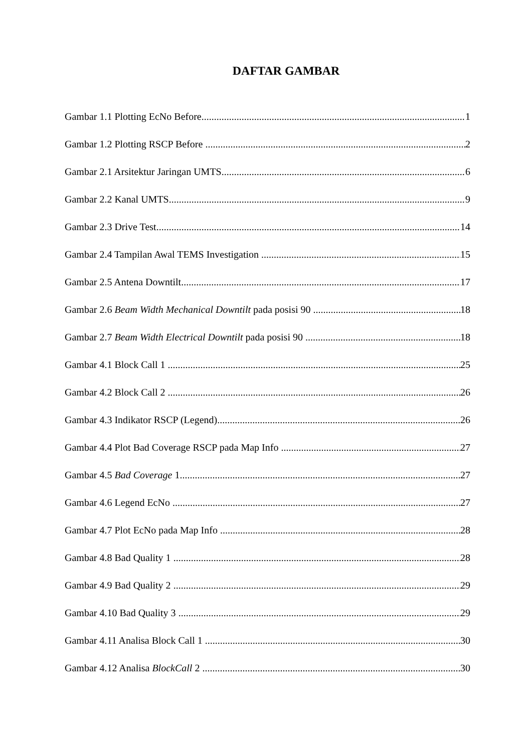DAFTAR GAMBAR
Gambar 1.1 Plotting EcNo Before 1
Gambar 1.2 Plotting RSCP Before 2
Gambar 2.1 Arsitektur Jaringan UMTS 6
Gambar 2.2 Kanal UMTS 9
Gambar 2.3 Drive Test 14
Gambar 2.4 Tampilan Awal TEMS Investigation 15
Gambar 2.5 Antena Downtilt 17
Gambar 2.6 Beam Width Mechanical Downtilt pada posisi 90 18
Gambar 2.7 Beam Width Electrical Downtilt pada posisi 90 18
Gambar 4.1 Block Call 1 25
Gambar 4.2 Block Call 2 26
Gambar 4.3 Indikator RSCP (Legend) 26
Gambar 4.4 Plot Bad Coverage RSCP pada Map Info 27
Gambar 4.5 Bad Coverage 1 27
Gambar 4.6 Legend EcNo 27
Gambar 4.7 Plot EcNo pada Map Info 28
Gambar 4.8 Bad Quality 1 28
Gambar 4.9 Bad Quality 2 29
Gambar 4.10 Bad Quality 3 29
Gambar 4.11 Analisa Block Call 1 30
Gambar 4.12 Analisa BlockCall 2 30